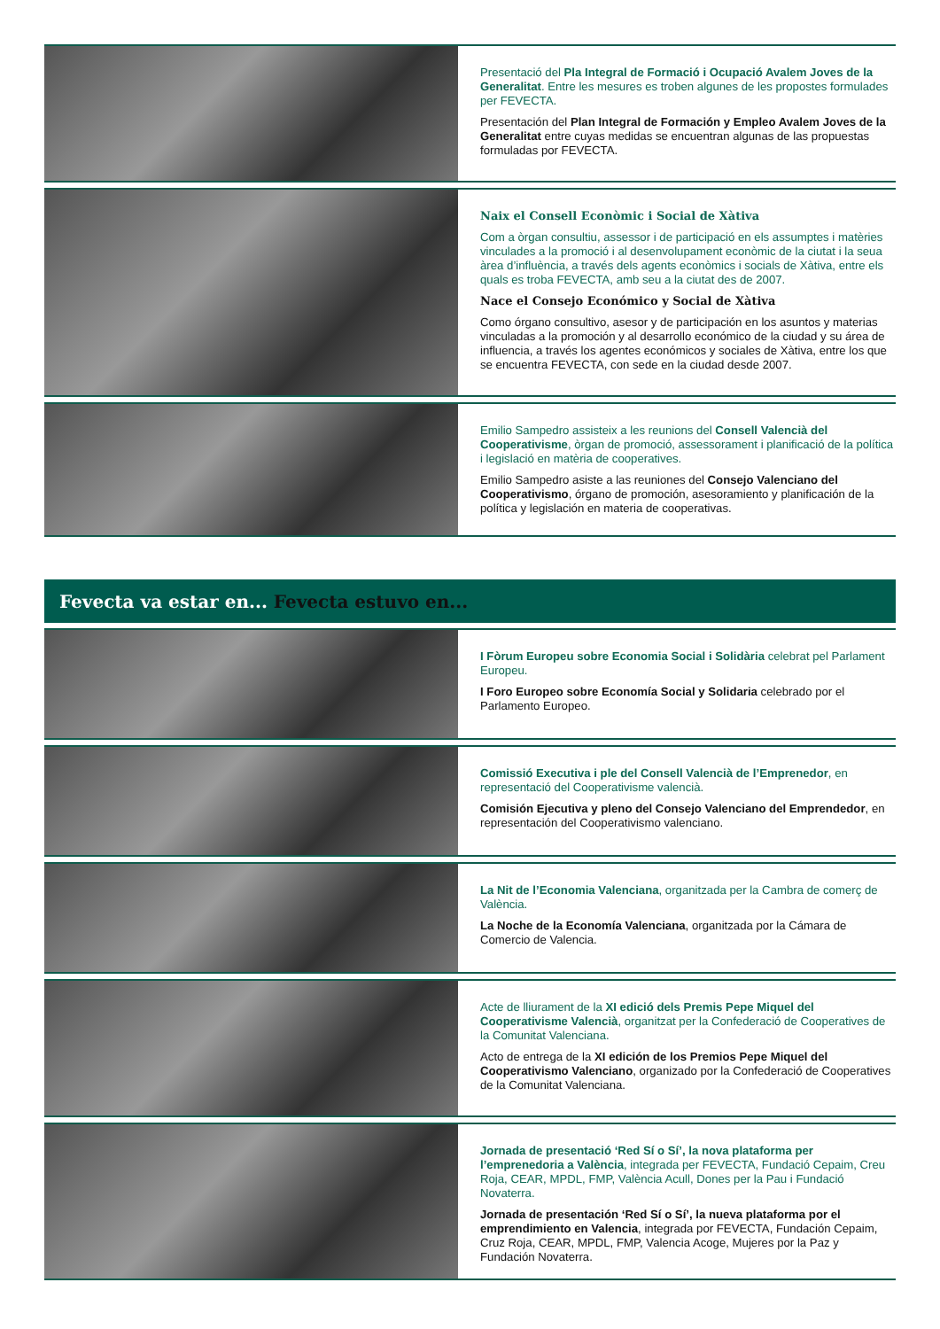Presentació del Pla Integral de Formació i Ocupació Avalem Joves de la Generalitat. Entre les mesures es troben algunes de les propostes formulades per FEVECTA.
Presentación del Plan Integral de Formación y Empleo Avalem Joves de la Generalitat entre cuyas medidas se encuentran algunas de las propuestas formuladas por FEVECTA.
Naix el Consell Econòmic i Social de Xàtiva
Com a òrgan consultiu, assessor i de participació en els assumptes i matèries vinculades a la promoció i al desenvolupament econòmic de la ciutat i la seua àrea d’influència, a través dels agents econòmics i socials de Xàtiva, entre els quals es troba FEVECTA, amb seu a la ciutat des de 2007.
Nace el Consejo Económico y Social de Xàtiva
Como órgano consultivo, asesor y de participación en los asuntos y materias vinculadas a la promoción y al desarrollo económico de la ciudad y su área de influencia, a través los agentes económicos y sociales de Xàtiva, entre los que se encuentra FEVECTA, con sede en la ciudad desde 2007.
Emilio Sampedro assisteix a les reunions del Consell Valencià del Cooperativisme, òrgan de promoció, assessorament i planificació de la política i legislació en matèria de cooperatives.
Emilio Sampedro asiste a las reuniones del Consejo Valenciano del Cooperativismo, órgano de promoción, asesoramiento y planificación de la política y legislación en materia de cooperativas.
Fevecta va estar en... Fevecta estuvo en...
I Fòrum Europeu sobre Economia Social i Solidària celebrat pel Parlament Europeu.
I Foro Europeo sobre Economía Social y Solidaria celebrado por el Parlamento Europeo.
Comissió Executiva i ple del Consell Valencià de l’Emprenedor, en representació del Cooperativisme valencià.
Comisión Ejecutiva y pleno del Consejo Valenciano del Emprendedor, en representación del Cooperativismo valenciano.
La Nit de l’Economia Valenciana, organitzada per la Cambra de comerç de València.
La Noche de la Economía Valenciana, organitzada por la Cámara de Comercio de Valencia.
Acte de lliurament de la XI edició dels Premis Pepe Miquel del Cooperativisme Valencià, organitzat per la Confederació de Cooperatives de la Comunitat Valenciana.
Acto de entrega de la XI edición de los Premios Pepe Miquel del Cooperativismo Valenciano, organizado por la Confederació de Cooperatives de la Comunitat Valenciana.
Jornada de presentació ‘Red Sí o Sí’, la nova plataforma per l’emprenedoria a València, integrada per FEVECTA, Fundació Cepaim, Creu Roja, CEAR, MPDL, FMP, València Acull, Dones per la Pau i Fundació Novaterra.
Jornada de presentación ‘Red Sí o Sí’, la nueva plataforma por el emprendimiento en Valencia, integrada por FEVECTA, Fundación Cepaim, Cruz Roja, CEAR, MPDL, FMP, Valencia Acoge, Mujeres por la Paz y Fundación Novaterra.